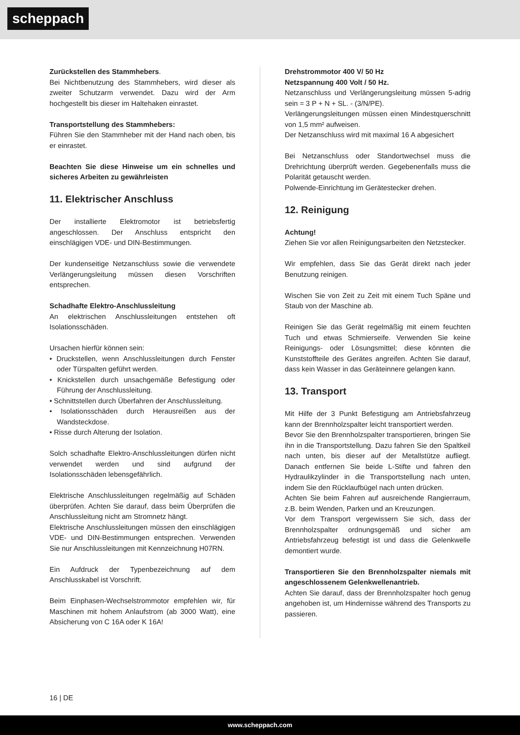scheppach
Zurückstellen des Stammhebers.
Bei Nichtbenutzung des Stammhebers, wird dieser als zweiter Schutzarm verwendet. Dazu wird der Arm hochgestellt bis dieser im Haltehaken einrastet.
Transportstellung des Stammhebers:
Führen Sie den Stammheber mit der Hand nach oben, bis er einrastet.
Beachten Sie diese Hinweise um ein schnelles und sicheres Arbeiten zu gewährleisten
11. Elektrischer Anschluss
Der installierte Elektromotor ist betriebsfertig angeschlossen. Der Anschluss entspricht den einschlägigen VDE- und DIN-Bestimmungen.
Der kundenseitige Netzanschluss sowie die verwendete Verlängerungsleitung müssen diesen Vorschriften entsprechen.
Schadhafte Elektro-Anschlussleitung
An elektrischen Anschlussleitungen entstehen oft Isolationsschäden.
Ursachen hierfür können sein:
• Druckstellen, wenn Anschlussleitungen durch Fenster oder Türspalten geführt werden.
• Knickstellen durch unsachgemäße Befestigung oder Führung der Anschlussleitung.
• Schnittstellen durch Überfahren der Anschlussleitung.
• Isolationsschäden durch Herausreißen aus der Wandsteckdose.
• Risse durch Alterung der Isolation.
Solch schadhafte Elektro-Anschlussleitungen dürfen nicht verwendet werden und sind aufgrund der Isolationsschäden lebensgefährlich.
Elektrische Anschlussleitungen regelmäßig auf Schäden überprüfen. Achten Sie darauf, dass beim Überprüfen die Anschlussleitung nicht am Stromnetz hängt.
Elektrische Anschlussleitungen müssen den einschlägigen VDE- und DIN-Bestimmungen entsprechen. Verwenden Sie nur Anschlussleitungen mit Kennzeichnung H07RN.
Ein Aufdruck der Typenbezeichnung auf dem Anschlusskabel ist Vorschrift.
Beim Einphasen-Wechselstrommotor empfehlen wir, für Maschinen mit hohem Anlaufstrom (ab 3000 Watt), eine Absicherung von C 16A oder K 16A!
Drehstrommotor 400 V/ 50 Hz
Netzspannung 400 Volt / 50 Hz.
Netzanschluss und Verlängerungsleitung müssen 5-adrig sein = 3 P + N + SL. - (3/N/PE).
Verlängerungsleitungen müssen einen Mindestquerschnitt von 1,5 mm² aufweisen.
Der Netzanschluss wird mit maximal 16 A abgesichert
Bei Netzanschluss oder Standortwechsel muss die Drehrichtung überprüft werden. Gegebenenfalls muss die Polarität getauscht werden.
Polwende-Einrichtung im Gerätestecker drehen.
12. Reinigung
Achtung!
Ziehen Sie vor allen Reinigungsarbeiten den Netzstecker.
Wir empfehlen, dass Sie das Gerät direkt nach jeder Benutzung reinigen.
Wischen Sie von Zeit zu Zeit mit einem Tuch Späne und Staub von der Maschine ab.
Reinigen Sie das Gerät regelmäßig mit einem feuchten Tuch und etwas Schmierseife. Verwenden Sie keine Reinigungs- oder Lösungsmittel; diese könnten die Kunststoffteile des Gerätes angreifen. Achten Sie darauf, dass kein Wasser in das Geräteinnere gelangen kann.
13. Transport
Mit Hilfe der 3 Punkt Befestigung am Antriebsfahrzeug kann der Brennholzspalter leicht transportiert werden.
Bevor Sie den Brennholzspalter transportieren, bringen Sie ihn in die Transportstellung. Dazu fahren Sie den Spaltkeil nach unten, bis dieser auf der Metallstütze aufliegt. Danach entfernen Sie beide L-Stifte und fahren den Hydraulikzylinder in die Transportstellung nach unten, indem Sie den Rücklaufbügel nach unten drücken.
Achten Sie beim Fahren auf ausreichende Rangierraum, z.B. beim Wenden, Parken und an Kreuzungen.
Vor dem Transport vergewissern Sie sich, dass der Brennholzspalter ordnungsgemäß und sicher am Antriebsfahrzeug befestigt ist und dass die Gelenkwelle demontiert wurde.
Transportieren Sie den Brennholzspalter niemals mit angeschlossenem Gelenkwellenantrieb.
Achten Sie darauf, dass der Brennholzspalter hoch genug angehoben ist, um Hindernisse während des Transports zu passieren.
16 | DE
www.scheppach.com